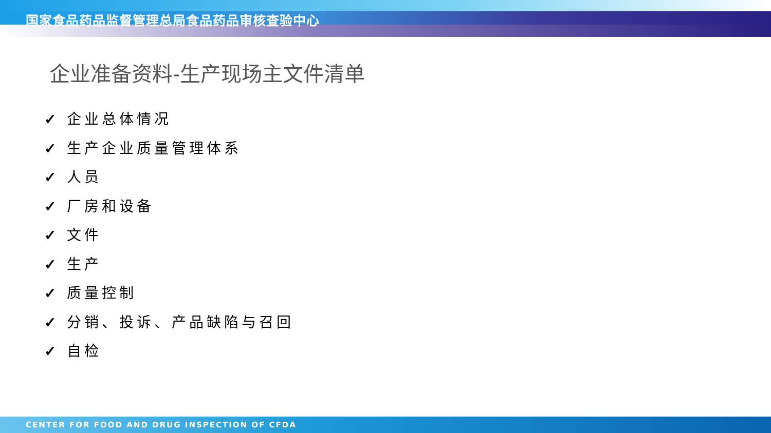国家食品药品监督管理总局食品药品审核查验中心
企业准备资料-生产现场主文件清单
✓ 企业总体情况
✓ 生产企业质量管理体系
✓ 人员
✓ 厂房和设备
✓ 文件
✓ 生产
✓ 质量控制
✓ 分销、投诉、产品缺陷与召回
✓ 自检
CENTER FOR FOOD AND DRUG INSPECTION OF CFDA